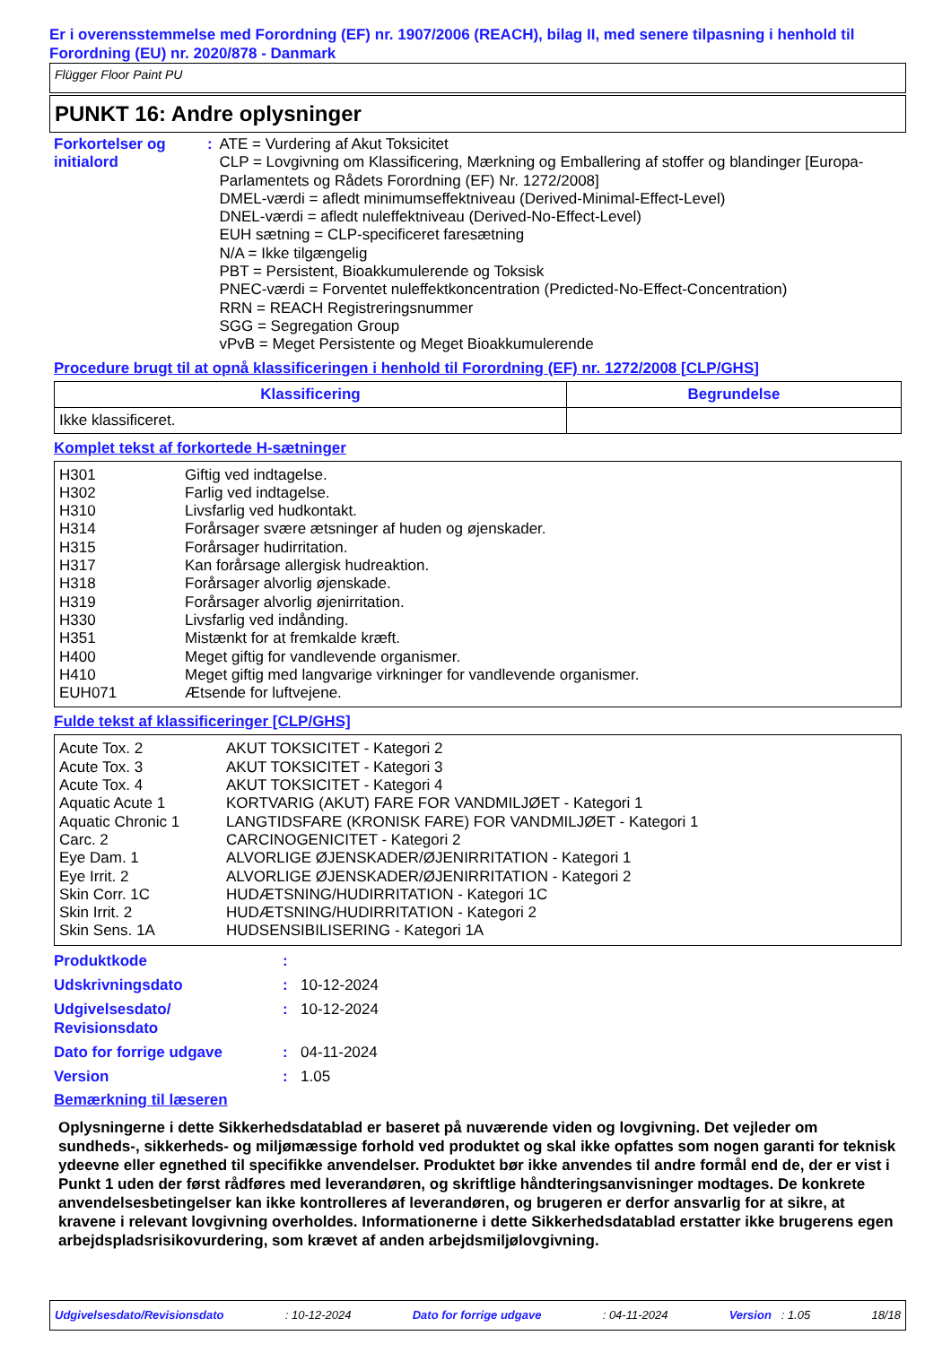Er i overensstemmelse med Forordning (EF) nr. 1907/2006 (REACH), bilag II, med senere tilpasning i henhold til Forordning (EU) nr. 2020/878 - Danmark
Flügger Floor Paint PU
PUNKT 16: Andre oplysninger
Forkortelser og initialord
: ATE = Vurdering af Akut Toksicitet
CLP = Lovgivning om Klassificering, Mærkning og Emballering af stoffer og blandinger [Europa-Parlamentets og Rådets Forordning (EF) Nr. 1272/2008]
DMEL-værdi = afledt minimumseffektniveau (Derived-Minimal-Effect-Level)
DNEL-værdi = afledt nuleffektniveau (Derived-No-Effect-Level)
EUH sætning = CLP-specificeret faresætning
N/A = Ikke tilgængelig
PBT = Persistent, Bioakkumulerende og Toksisk
PNEC-værdi = Forventet nuleffektkoncentration (Predicted-No-Effect-Concentration)
RRN = REACH Registreringsnummer
SGG = Segregation Group
vPvB = Meget Persistente og Meget Bioakkumulerende
Procedure brugt til at opnå klassificeringen i henhold til Forordning (EF) nr. 1272/2008 [CLP/GHS]
| Klassificering | Begrundelse |
| --- | --- |
| Ikke klassificeret. | |
Komplet tekst af forkortede H-sætninger
| H301 | Giftig ved indtagelse. |
| H302 | Farlig ved indtagelse. |
| H310 | Livsfarlig ved hudkontakt. |
| H314 | Forårsager svære ætsninger af huden og øjenskader. |
| H315 | Forårsager hudirritation. |
| H317 | Kan forårsage allergisk hudreaktion. |
| H318 | Forårsager alvorlig øjenskade. |
| H319 | Forårsager alvorlig øjenirritation. |
| H330 | Livsfarlig ved indånding. |
| H351 | Mistænkt for at fremkalde kræft. |
| H400 | Meget giftig for vandlevende organismer. |
| H410 | Meget giftig med langvarige virkninger for vandlevende organismer. |
| EUH071 | Ætsende for luftvejene. |
Fulde tekst af klassificeringer [CLP/GHS]
| Acute Tox. 2 | AKUT TOKSICITET - Kategori 2 |
| Acute Tox. 3 | AKUT TOKSICITET - Kategori 3 |
| Acute Tox. 4 | AKUT TOKSICITET - Kategori 4 |
| Aquatic Acute 1 | KORTVARIG (AKUT) FARE FOR VANDMILJØET - Kategori 1 |
| Aquatic Chronic 1 | LANGTIDSFARE (KRONISK FARE) FOR VANDMILJØET - Kategori 1 |
| Carc. 2 | CARCINOGENICITET - Kategori 2 |
| Eye Dam. 1 | ALVORLIGE ØJENSKADER/ØJENIRRITATION - Kategori 1 |
| Eye Irrit. 2 | ALVORLIGE ØJENSKADER/ØJENIRRITATION - Kategori 2 |
| Skin Corr. 1C | HUDÆTSNING/HUDIRRITATION - Kategori 1C |
| Skin Irrit. 2 | HUDÆTSNING/HUDIRRITATION - Kategori 2 |
| Skin Sens. 1A | HUDSENSIBILISERING - Kategori 1A |
Produktkode :
Udskrivningsdato : 10-12-2024
Udgivelsesdato/
Revisionsdato
: 10-12-2024
Dato for forrige udgave : 04-11-2024
Version : 1.05
Bemærkning til læseren
Oplysningerne i dette Sikkerhedsdatablad er baseret på nuværende viden og lovgivning. Det vejleder om sundheds-, sikkerheds- og miljømæssige forhold ved produktet og skal ikke opfattes som nogen garanti for teknisk ydeevne eller egnethed til specifikke anvendelser. Produktet bør ikke anvendes til andre formål end de, der er vist i Punkt 1 uden der først rådføres med leverandøren, og skriftlige håndteringsanvisninger modtages. De konkrete anvendelsesbetingelser kan ikke kontrolleres af leverandøren, og brugeren er derfor ansvarlig for at sikre, at kravene i relevant lovgivning overholdes. Informationerne i dette Sikkerhedsdatablad erstatter ikke brugerens egen arbejdspladsrisikovurdering, som krævet af anden arbejdsmiljølovgivning.
Udgivelsesdato/Revisionsdato: 10-12-2024 Dato for forrige udgave: 04-11-2024 Version : 1.05 18/18